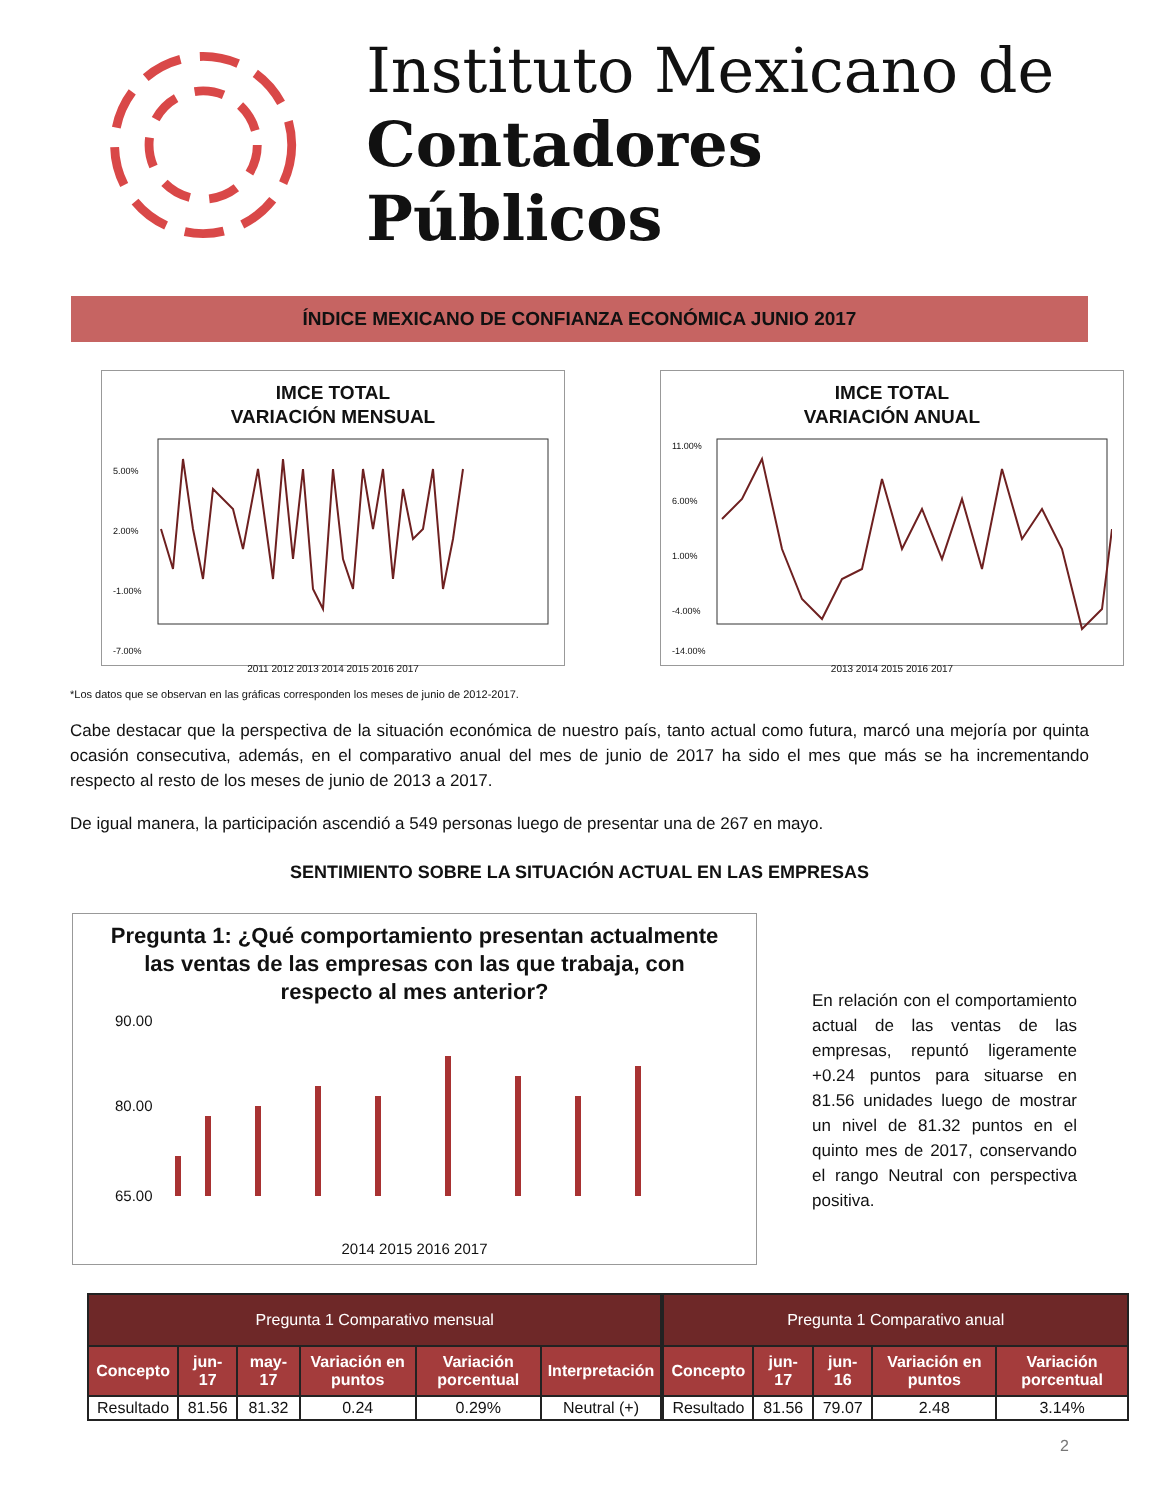Instituto Mexicano de
Contadores Públicos
ÍNDICE MEXICANO DE CONFIANZA ECONÓMICA JUNIO 2017
IMCE TOTAL
VARIACIÓN MENSUAL
5.00%
2.00%
-1.00%
-7.00%
2011 2012 2013 2014 2015 2016 2017
IMCE TOTAL
VARIACIÓN ANUAL
11.00%
6.00%
1.00%
-4.00%
-14.00%
2013 2014 2015 2016 2017
*Los datos que se observan en las gráficas corresponden los meses de junio de 2012-2017.
Cabe destacar que la perspectiva de la situación económica de nuestro país, tanto actual como futura, marcó una mejoría por quinta ocasión consecutiva, además, en el comparativo anual del mes de junio de 2017 ha sido el mes que más se ha incrementando respecto al resto de los meses de junio de 2013 a 2017.
De igual manera, la participación ascendió a 549 personas luego de presentar una de 267 en mayo.
SENTIMIENTO SOBRE LA SITUACIÓN ACTUAL EN LAS EMPRESAS
Pregunta 1: ¿Qué comportamiento presentan actualmente las ventas de las empresas con las que trabaja, con respecto al mes anterior?
90.00
80.00
65.00
2014 2015 2016 2017
En relación con el comportamiento actual de las ventas de las empresas, repuntó ligeramente +0.24 puntos para situarse en 81.56 unidades luego de mostrar un nivel de 81.32 puntos en el quinto mes de 2017, conservando el rango Neutral con perspectiva positiva.
| Pregunta 1 Comparativo mensual | | | | | |
| --- | --- | --- | --- | --- | --- |
| Concepto | jun-17 | may-17 | Variación en puntos | Variación porcentual | Interpretación |
| Resultado | 81.56 | 81.32 | 0.24 | 0.29% | Neutral (+) |
| Pregunta 1 Comparativo anual | | | | |
| --- | --- | --- | --- | --- |
| Concepto | jun-17 | jun-16 | Variación en puntos | Variación porcentual |
| Resultado | 81.56 | 79.07 | 2.48 | 3.14% |
2